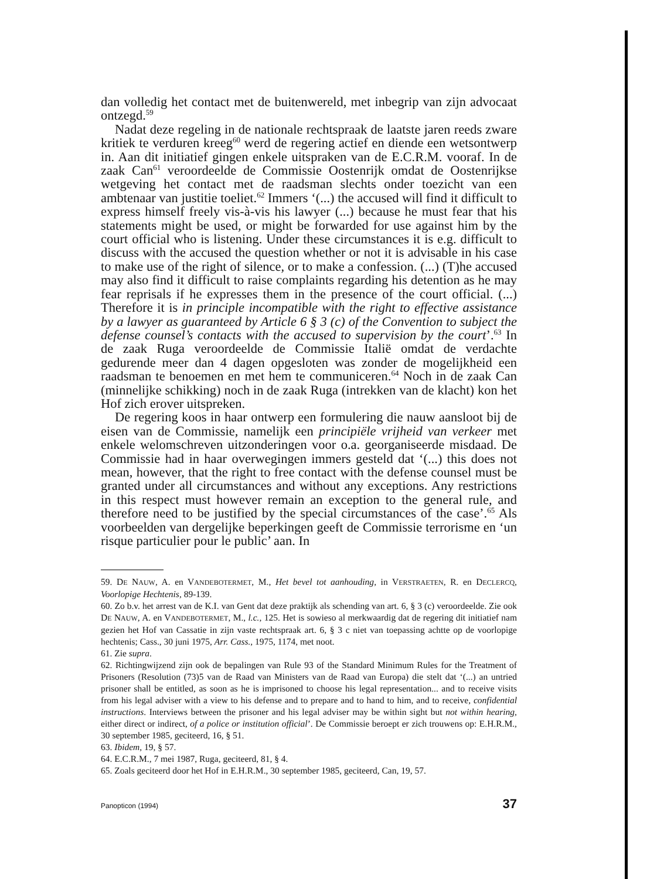dan volledig het contact met de buitenwereld, met inbegrip van zijn advocaat ontzegd.<sup>59</sup>
Nadat deze regeling in de nationale rechtspraak de laatste jaren reeds zware kritiek te verduren kreeg<sup>60</sup> werd de regering actief en diende een wetsontwerp in. Aan dit initiatief gingen enkele uitspraken van de E.C.R.M. vooraf. In de zaak Can<sup>61</sup> veroordeelde de Commissie Oostenrijk omdat de Oostenrijkse wetgeving het contact met de raadsman slechts onder toezicht van een ambtenaar van justitie toeliet.<sup>62</sup> Immers ‘(...) the accused will find it difficult to express himself freely vis-à-vis his lawyer (...) because he must fear that his statements might be used, or might be forwarded for use against him by the court official who is listening. Under these circumstances it is e.g. difficult to discuss with the accused the question whether or not it is advisable in his case to make use of the right of silence, or to make a confession. (...) (T)he accused may also find it difficult to raise complaints regarding his detention as he may fear reprisals if he expresses them in the presence of the court official. (...) Therefore it is in principle incompatible with the right to effective assistance by a lawyer as guaranteed by Article 6 § 3 (c) of the Convention to subject the defense counsel’s contacts with the accused to supervision by the court’.<sup>63</sup> In de zaak Ruga veroordeelde de Commissie Italië omdat de verdachte gedurende meer dan 4 dagen opgesloten was zonder de mogelijkheid een raadsman te benoemen en met hem te communiceren.<sup>64</sup> Noch in de zaak Can (minnelijke schikking) noch in de zaak Ruga (intrekken van de klacht) kon het Hof zich erover uitspreken.
De regering koos in haar ontwerp een formulering die nauw aansloot bij de eisen van de Commissie, namelijk een principiële vrijheid van verkeer met enkele welomschreven uitzonderingen voor o.a. georganiseerde misdaad. De Commissie had in haar overwegingen immers gesteld dat ‘(...) this does not mean, however, that the right to free contact with the defense counsel must be granted under all circumstances and without any exceptions. Any restrictions in this respect must however remain an exception to the general rule, and therefore need to be justified by the special circumstances of the case’.<sup>65</sup> Als voorbeelden van dergelijke beperkingen geeft de Commissie terrorisme en ‘un risque particulier pour le public’ aan. In
59. DE NAUW, A. en VANDEBOTERMET, M., Het bevel tot aanhouding, in VERSTRAETEN, R. en DECLERCQ, Voorlopige Hechtenis, 89-139.
60. Zo b.v. het arrest van de K.I. van Gent dat deze praktijk als schending van art. 6, § 3 (c) veroordeelde. Zie ook DE NAUW, A. en VANDEBOTERMET, M., l.c., 125. Het is sowieso al merkwaardig dat de regering dit initiatief nam gezien het Hof van Cassatie in zijn vaste rechtspraak art. 6, § 3 c niet van toepassing achtte op de voorlopige hechtenis; Cass., 30 juni 1975, Arr. Cass., 1975, 1174, met noot.
61. Zie supra.
62. Richtingwijzend zijn ook de bepalingen van Rule 93 of the Standard Minimum Rules for the Treatment of Prisoners (Resolution (73)5 van de Raad van Ministers van de Raad van Europa) die stelt dat ‘(...) an untried prisoner shall be entitled, as soon as he is imprisoned to choose his legal representation... and to receive visits from his legal adviser with a view to his defense and to prepare and to hand to him, and to receive, confidential instructions. Interviews between the prisoner and his legal adviser may be within sight but not within hearing, either direct or indirect, of a police or institution official’. De Commissie beroept er zich trouwens op: E.H.R.M., 30 september 1985, geciteerd, 16, § 51.
63. Ibidem, 19, § 57.
64. E.C.R.M., 7 mei 1987, Ruga, geciteerd, 81, § 4.
65. Zoals geciteerd door het Hof in E.H.R.M., 30 september 1985, geciteerd, Can, 19, 57.
Panopticon (1994) 37